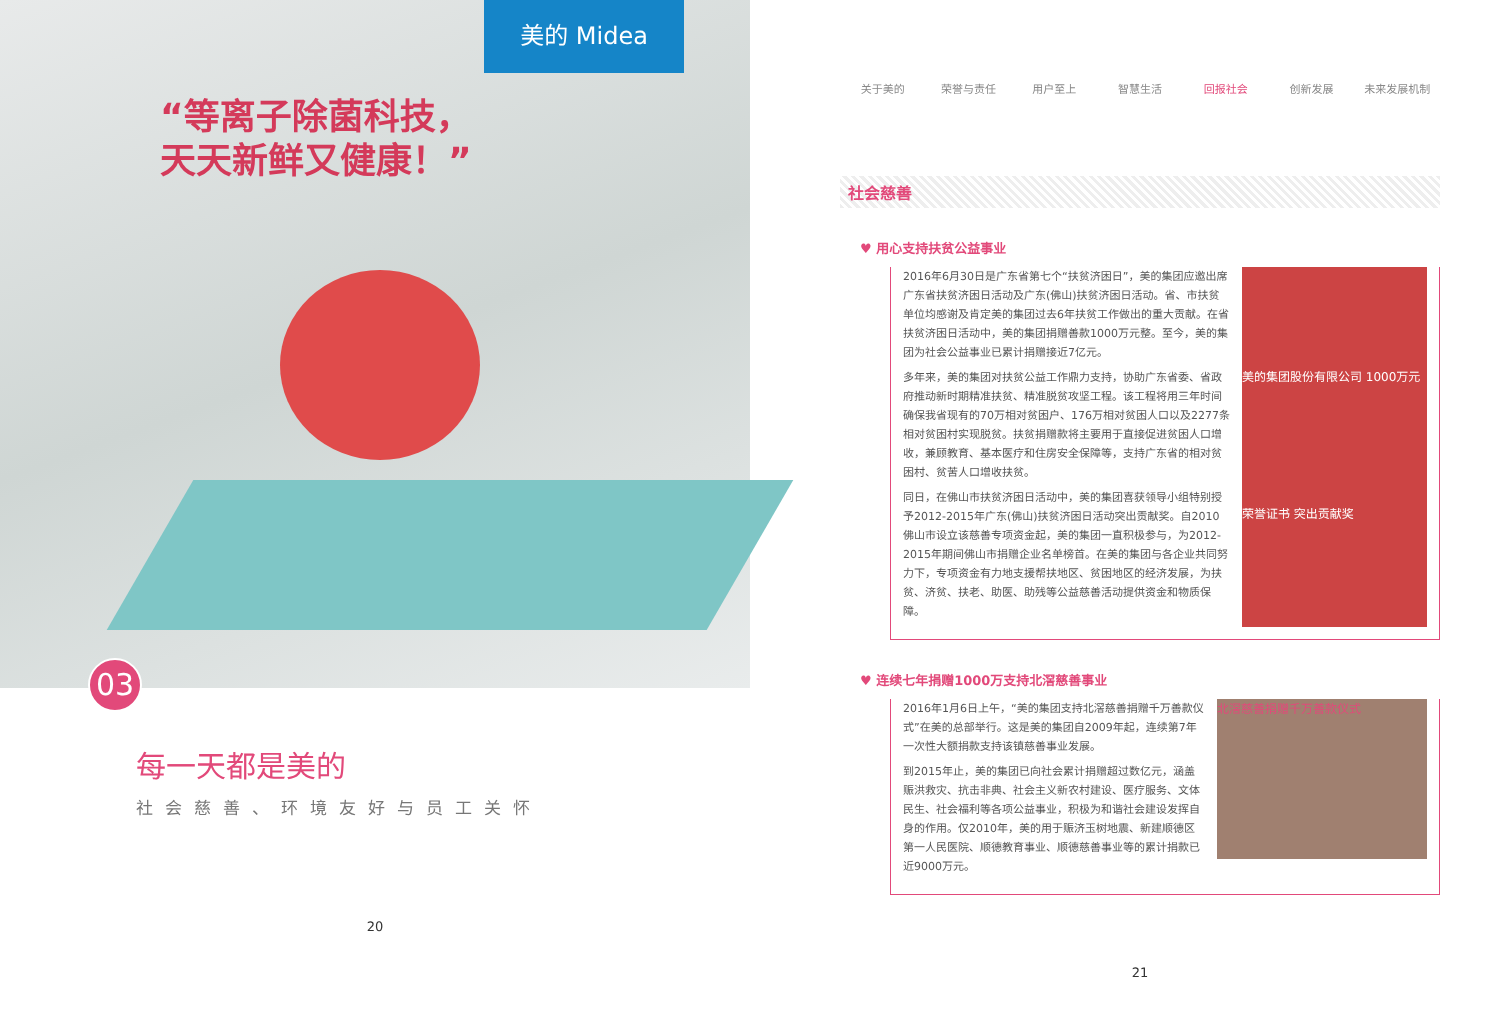美的 Midea
“等离子除菌科技，
天天新鲜又健康！”
03
每一天都是美的
社会慈善、环境友好与员工关怀
20
关于美的 荣誉与责任 用户至上 智慧生活 回报社会 创新发展 未来发展机制
社会慈善
♥ 用心支持扶贫公益事业
2016年6月30日是广东省第七个“扶贫济困日”，美的集团应邀出席广东省扶贫济困日活动及广东(佛山)扶贫济困日活动。省、市扶贫单位均感谢及肯定美的集团过去6年扶贫工作做出的重大贡献。在省扶贫济困日活动中，美的集团捐赠善款1000万元整。至今，美的集团为社会公益事业已累计捐赠接近7亿元。
多年来，美的集团对扶贫公益工作鼎力支持，协助广东省委、省政府推动新时期精准扶贫、精准脱贫攻坚工程。该工程将用三年时间确保我省现有的70万相对贫困户、176万相对贫困人口以及2277条相对贫困村实现脱贫。扶贫捐赠款将主要用于直接促进贫困人口增收，兼顾教育、基本医疗和住房安全保障等，支持广东省的相对贫困村、贫苦人口增收扶贫。
同日，在佛山市扶贫济困日活动中，美的集团喜获领导小组特别授予2012-2015年广东(佛山)扶贫济困日活动突出贡献奖。自2010佛山市设立该慈善专项资金起，美的集团一直积极参与，为2012-2015年期间佛山市捐赠企业名单榜首。在美的集团与各企业共同努力下，专项资金有力地支援帮扶地区、贫困地区的经济发展，为扶贫、济贫、扶老、助医、助残等公益慈善活动提供资金和物质保障。
美的集团股份有限公司 1000万元
荣誉证书 突出贡献奖
♥ 连续七年捐赠1000万支持北滘慈善事业
2016年1月6日上午，“美的集团支持北滘慈善捐赠千万善款仪式”在美的总部举行。这是美的集团自2009年起，连续第7年一次性大额捐款支持该镇慈善事业发展。
到2015年止，美的集团已向社会累计捐赠超过数亿元，涵盖赈洪救灾、抗击非典、社会主义新农村建设、医疗服务、文体民生、社会福利等各项公益事业，积极为和谐社会建设发挥自身的作用。仅2010年，美的用于赈济玉树地震、新建顺德区第一人民医院、顺德教育事业、顺德慈善事业等的累计捐款已近9000万元。
北滘慈善捐赠千万善款仪式
21